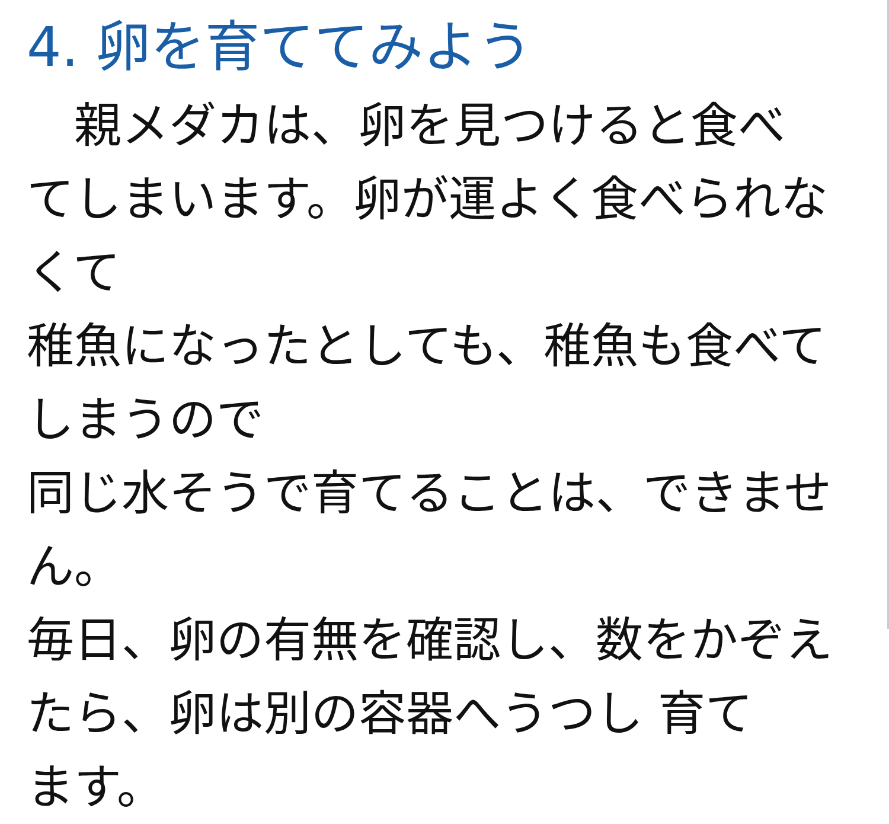4. 卵を育ててみよう
　親メダカは、卵を見つけると食べ
てしまいます。卵が運よく食べられなくて
稚魚になったとしても、稚魚も食べてしまうので
同じ水そうで育てることは、できません。
毎日、卵の有無を確認し、数をかぞえ
たら、卵は別の容器へうつし 育て
ます。